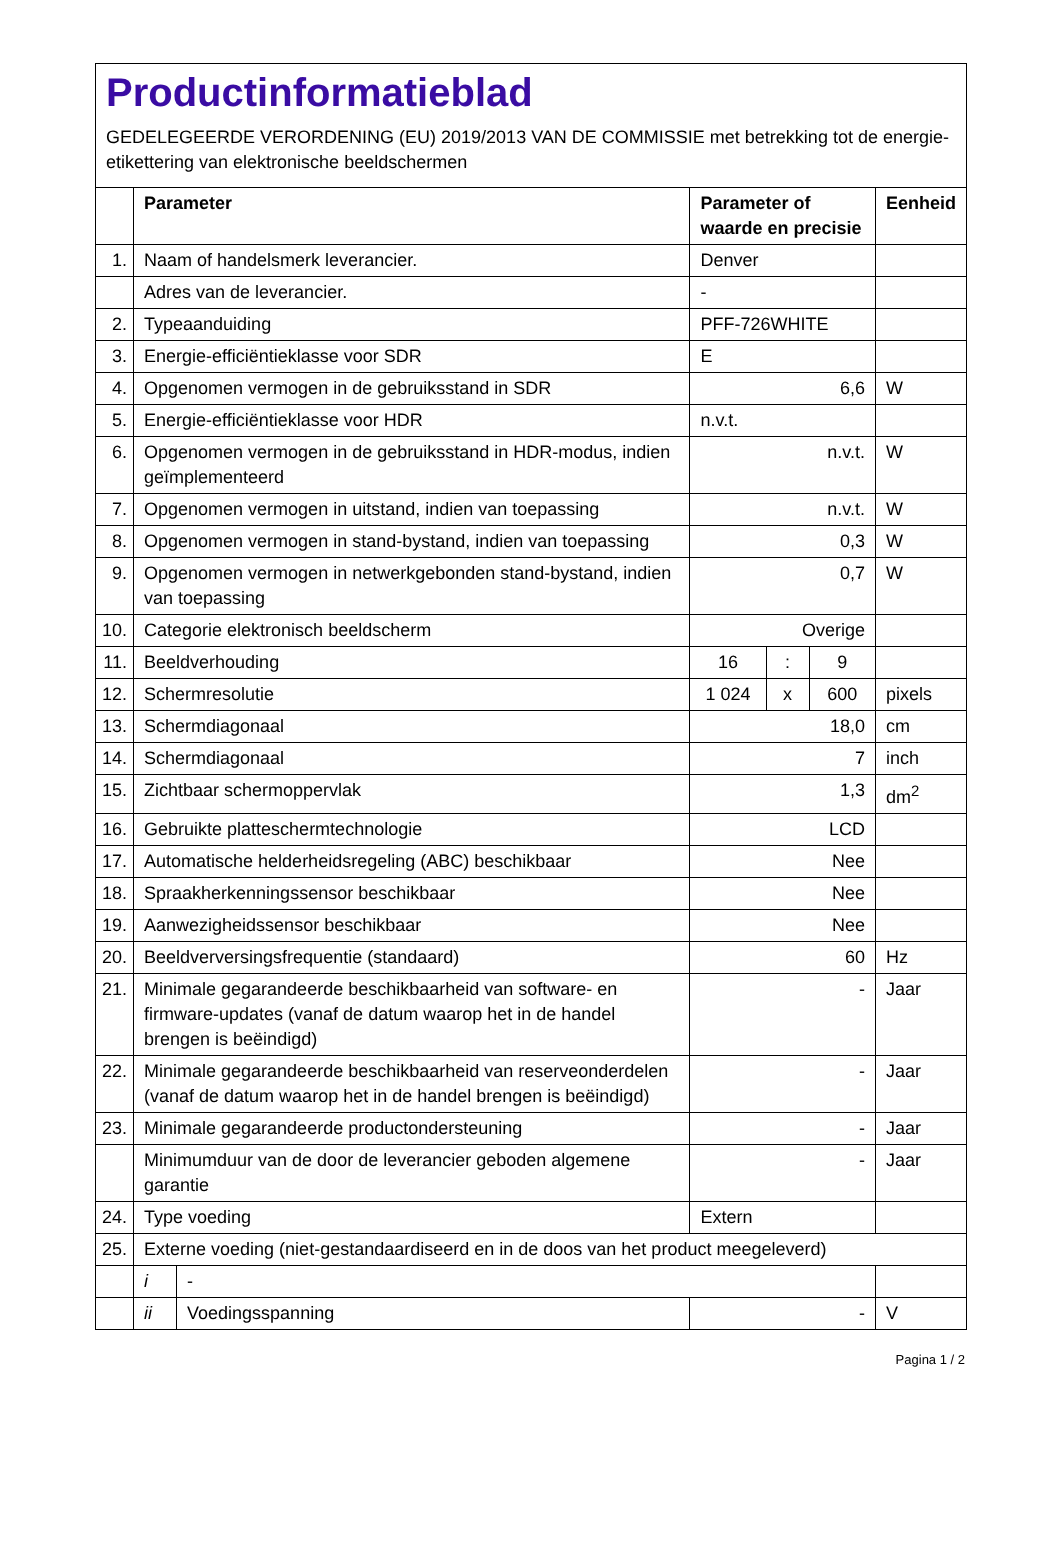Productinformatieblad
GEDELEGEERDE VERORDENING (EU) 2019/2013 VAN DE COMMISSIE met betrekking tot de energie-etikettering van elektronische beeldschermen
| | Parameter | | Parameter of waarde en precisie | | | Eenheid |
| --- | --- | --- | --- | --- | --- | --- |
| 1. | Naam of handelsmerk leverancier. | | Denver | | | |
| | Adres van de leverancier. | | - | | | |
| 2. | Typeaanduiding | | PFF-726WHITE | | | |
| 3. | Energie-efficiëntieklasse voor SDR | | E | | | |
| 4. | Opgenomen vermogen in de gebruiksstand in SDR | | 6,6 | | | W |
| 5. | Energie-efficiëntieklasse voor HDR | | n.v.t. | | | |
| 6. | Opgenomen vermogen in de gebruiksstand in HDR-modus, indien geïmplementeerd | | n.v.t. | | | W |
| 7. | Opgenomen vermogen in uitstand, indien van toepassing | | n.v.t. | | | W |
| 8. | Opgenomen vermogen in stand-bystand, indien van toepassing | | 0,3 | | | W |
| 9. | Opgenomen vermogen in netwerkgebonden stand-bystand, indien van toepassing | | 0,7 | | | W |
| 10. | Categorie elektronisch beeldscherm | | Overige | | | |
| 11. | Beeldverhouding | | 16 | : | 9 | |
| 12. | Schermresolutie | | 1 024 | x | 600 | pixels |
| 13. | Schermdiagonaal | | 18,0 | | | cm |
| 14. | Schermdiagonaal | | 7 | | | inch |
| 15. | Zichtbaar schermoppervlak | | 1,3 | | | dm<sup>2</sup> |
| 16. | Gebruikte platteschermtechnologie | | LCD | | | |
| 17. | Automatische helderheidsregeling (ABC) beschikbaar | | Nee | | | |
| 18. | Spraakherkenningssensor beschikbaar | | Nee | | | |
| 19. | Aanwezigheidssensor beschikbaar | | Nee | | | |
| 20. | Beeldverversingsfrequentie (standaard) | | 60 | | | Hz |
| 21. | Minimale gegarandeerde beschikbaarheid van software- en firmware-updates (vanaf de datum waarop het in de handel brengen is beëindigd) | | - | | | Jaar |
| 22. | Minimale gegarandeerde beschikbaarheid van reserveonderdelen (vanaf de datum waarop het in de handel brengen is beëindigd) | | - | | | Jaar |
| 23. | Minimale gegarandeerde productondersteuning | | - | | | Jaar |
| | Minimumduur van de door de leverancier geboden algemene garantie | | - | | | Jaar |
| 24. | Type voeding | | Extern | | | |
| 25. | Externe voeding (niet-gestandaardiseerd en in de doos van het product meegeleverd) | | | | | |
| | i | - | | | | |
| | ii | Voedingsspanning | - | | | V |
Pagina 1 / 2